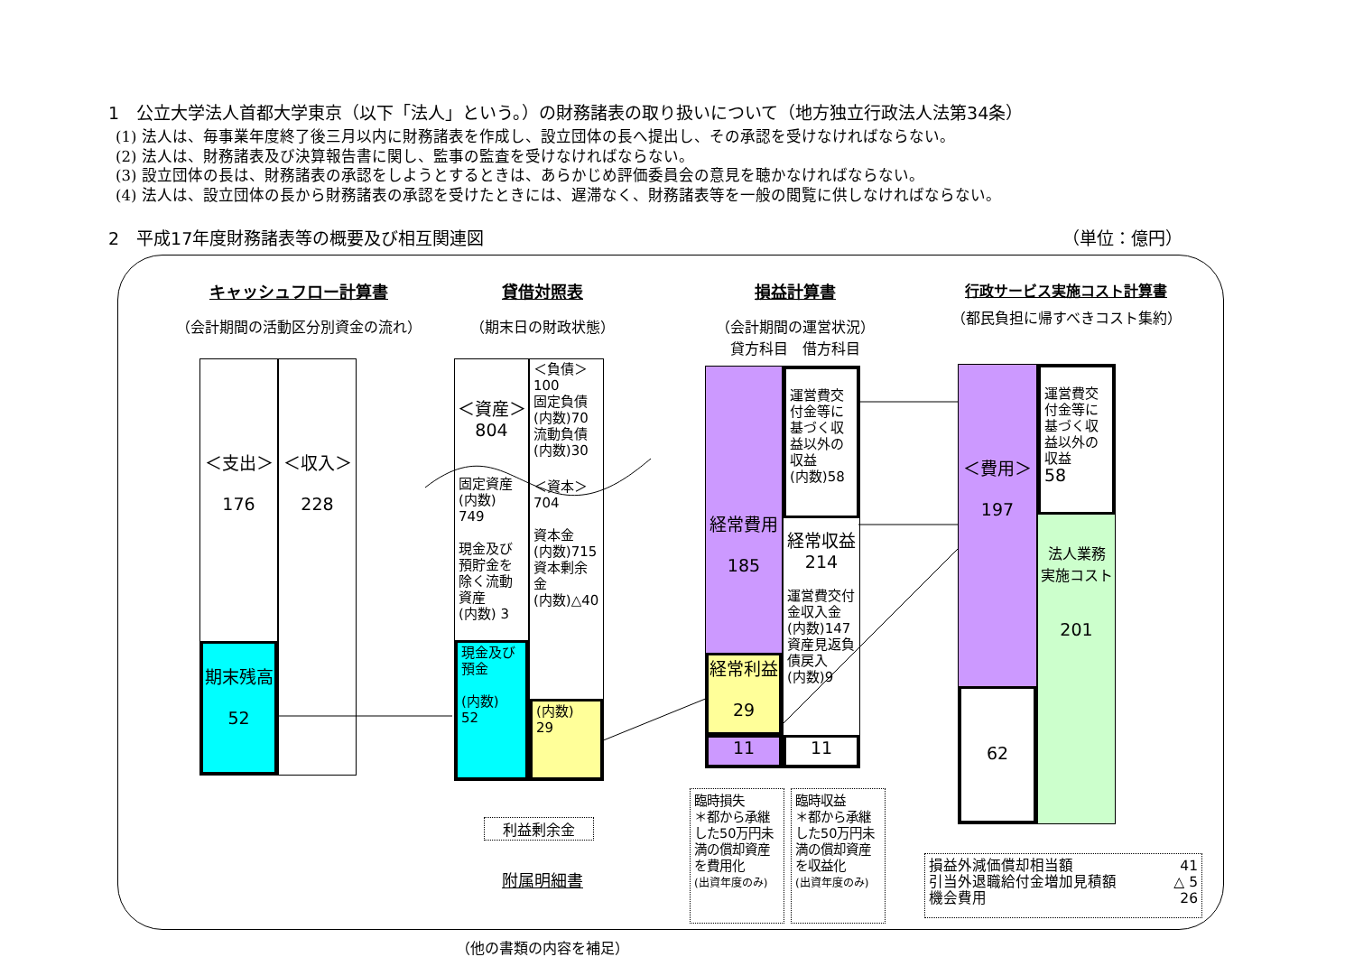1　公立大学法人首都大学東京（以下「法人」という。）の財務諸表の取り扱いについて（地方独立行政法人法第34条）
(1) 法人は、毎事業年度終了後三月以内に財務諸表を作成し、設立団体の長へ提出し、その承認を受けなければならない。
(2) 法人は、財務諸表及び決算報告書に関し、監事の監査を受けなければならない。
(3) 設立団体の長は、財務諸表の承認をしようとするときは、あらかじめ評価委員会の意見を聴かなければならない。
(4) 法人は、設立団体の長から財務諸表の承認を受けたときには、遅滞なく、財務諸表等を一般の閲覧に供しなければならない。
2　平成17年度財務諸表等の概要及び相互関連図 （単位：億円）
キャッシュフロー計算書
（会計期間の活動区分別資金の流れ）
＜支出＞
176
期末残高
52
＜収入＞
228
貸借対照表
（期末日の財政状態）
＜資産＞
804
固定資産
(内数)
749
現金及び預貯金を除く流動資産
(内数) 3
現金及び預金
(内数)
52
＜負債＞
100
固定負債
(内数)70
流動負債
(内数)30
＜資本＞
704
資本金
(内数)715
資本剰余金
(内数)△40
(内数)
29
利益剰余金
附属明細書
（他の書類の内容を補足）
損益計算書
（会計期間の運営状況）
貸方科目　借方科目
経常費用
185
経常利益
29
11
運営費交付金等に基づく収益以外の収益
(内数)58
経常収益
214
運営費交付金収入金
(内数)147
資産見返負債戻入
(内数)9
11
行政サービス実施コスト計算書
（都民負担に帰すべきコスト集約）
＜費用＞
197
62
運営費交付金等に基づく収益以外の収益
58
法人業務
実施コスト
201
臨時損失
＊都から承継した50万円未満の償却資産を費用化
(出資年度のみ)
臨時収益
＊都から承継した50万円未満の償却資産を収益化
(出資年度のみ)
損益外減価償却相当額 41
引当外退職給付金増加見積額 △ 5
機会費用 26